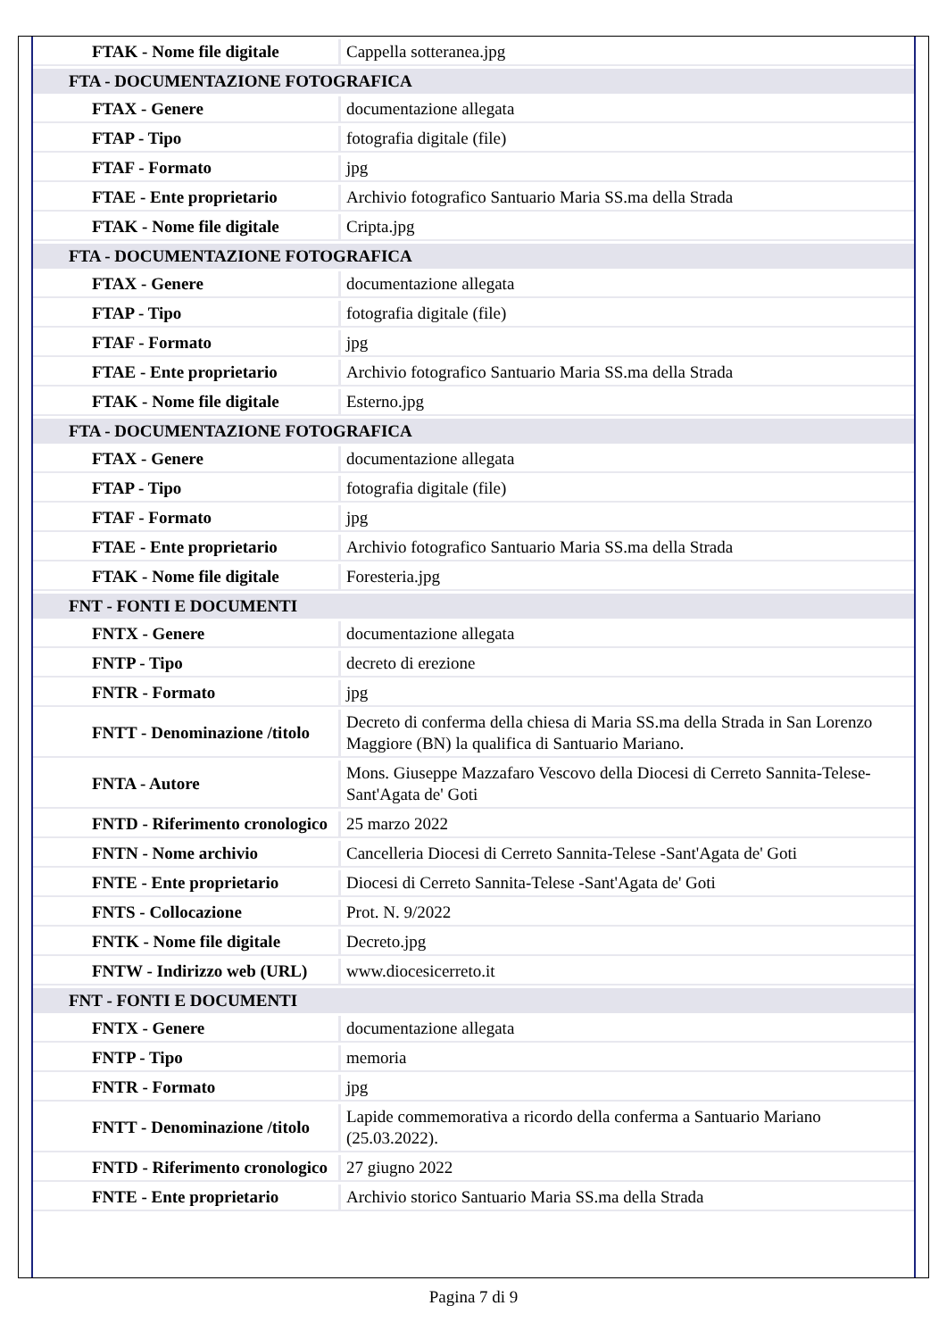| FTAK - Nome file digitale | Cappella sotteranea.jpg |
| FTA - DOCUMENTAZIONE FOTOGRAFICA | |
| FTAX - Genere | documentazione allegata |
| FTAP - Tipo | fotografia digitale (file) |
| FTAF - Formato | jpg |
| FTAE - Ente proprietario | Archivio fotografico Santuario Maria SS.ma della Strada |
| FTAK - Nome file digitale | Cripta.jpg |
| FTA - DOCUMENTAZIONE FOTOGRAFICA | |
| FTAX - Genere | documentazione allegata |
| FTAP - Tipo | fotografia digitale (file) |
| FTAF - Formato | jpg |
| FTAE - Ente proprietario | Archivio fotografico Santuario Maria SS.ma della Strada |
| FTAK - Nome file digitale | Esterno.jpg |
| FTA - DOCUMENTAZIONE FOTOGRAFICA | |
| FTAX - Genere | documentazione allegata |
| FTAP - Tipo | fotografia digitale (file) |
| FTAF - Formato | jpg |
| FTAE - Ente proprietario | Archivio fotografico Santuario Maria SS.ma della Strada |
| FTAK - Nome file digitale | Foresteria.jpg |
| FNT - FONTI E DOCUMENTI | |
| FNTX - Genere | documentazione allegata |
| FNTP - Tipo | decreto di erezione |
| FNTR - Formato | jpg |
| FNTT - Denominazione /titolo | Decreto di conferma della chiesa di Maria SS.ma della Strada in San Lorenzo Maggiore (BN) la qualifica di Santuario Mariano. |
| FNTA - Autore | Mons. Giuseppe Mazzafaro Vescovo della Diocesi di Cerreto Sannita-Telese-Sant'Agata de' Goti |
| FNTD - Riferimento cronologico | 25 marzo 2022 |
| FNTN - Nome archivio | Cancelleria Diocesi di Cerreto Sannita-Telese -Sant'Agata de' Goti |
| FNTE - Ente proprietario | Diocesi di Cerreto Sannita-Telese -Sant'Agata de' Goti |
| FNTS - Collocazione | Prot. N. 9/2022 |
| FNTK - Nome file digitale | Decreto.jpg |
| FNTW - Indirizzo web (URL) | www.diocesicerreto.it |
| FNT - FONTI E DOCUMENTI | |
| FNTX - Genere | documentazione allegata |
| FNTP - Tipo | memoria |
| FNTR - Formato | jpg |
| FNTT - Denominazione /titolo | Lapide commemorativa a ricordo della conferma a Santuario Mariano (25.03.2022). |
| FNTD - Riferimento cronologico | 27 giugno 2022 |
| FNTE - Ente proprietario | Archivio storico Santuario Maria SS.ma della Strada |
Pagina 7 di 9